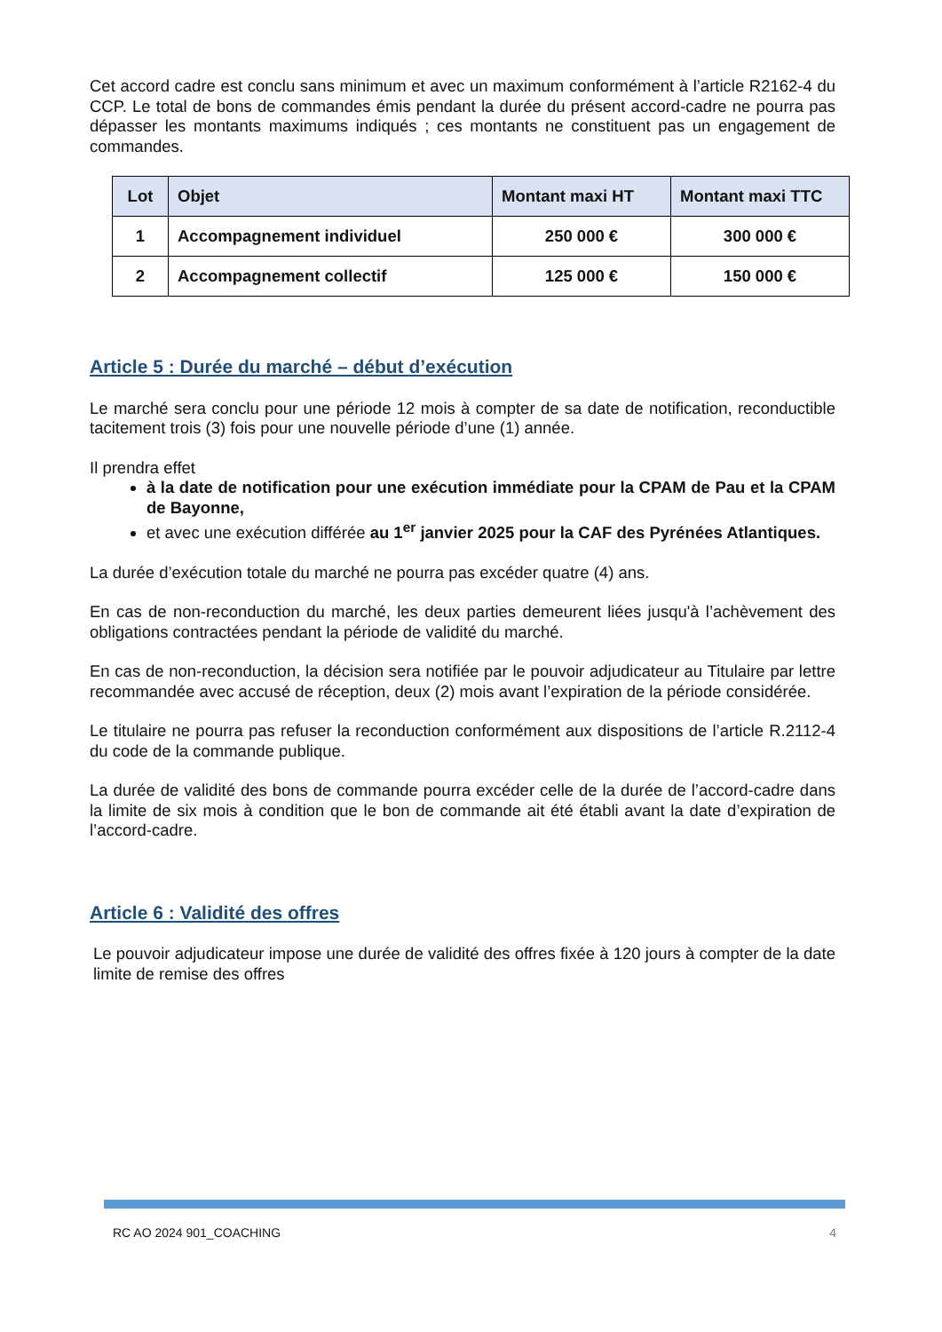Cet accord cadre est conclu sans minimum et avec un maximum conformément à l’article R2162-4 du CCP. Le total de bons de commandes émis pendant la durée du présent accord-cadre ne pourra pas dépasser les montants maximums indiqués ; ces montants ne constituent pas un engagement de commandes.
| Lot | Objet | Montant maxi HT | Montant maxi TTC |
| --- | --- | --- | --- |
| 1 | Accompagnement individuel | 250 000 € | 300 000 € |
| 2 | Accompagnement collectif | 125 000 € | 150 000 € |
Article 5 : Durée du marché – début d’exécution
Le marché sera conclu pour une période 12 mois à compter de sa date de notification, reconductible tacitement trois (3) fois pour une nouvelle période d’une (1) année.
Il prendra effet
à la date de notification pour une exécution immédiate pour la CPAM de Pau et la CPAM de Bayonne,
et avec une exécution différée au 1<sup>er</sup> janvier 2025 pour la CAF des Pyrénées Atlantiques.
La durée d’exécution totale du marché ne pourra pas excéder quatre (4) ans.
En cas de non-reconduction du marché, les deux parties demeurent liées jusqu'à l’achèvement des obligations contractées pendant la période de validité du marché.
En cas de non-reconduction, la décision sera notifiée par le pouvoir adjudicateur au Titulaire par lettre recommandée avec accusé de réception, deux (2) mois avant l’expiration de la période considérée.
Le titulaire ne pourra pas refuser la reconduction conformément aux dispositions de l’article R.2112-4 du code de la commande publique.
La durée de validité des bons de commande pourra excéder celle de la durée de l’accord-cadre dans la limite de six mois à condition que le bon de commande ait été établi avant la date d’expiration de l’accord-cadre.
Article 6 : Validité des offres
Le pouvoir adjudicateur impose une durée de validité des offres fixée à 120 jours à compter de la date limite de remise des offres
RC AO 2024 901_COACHING 4